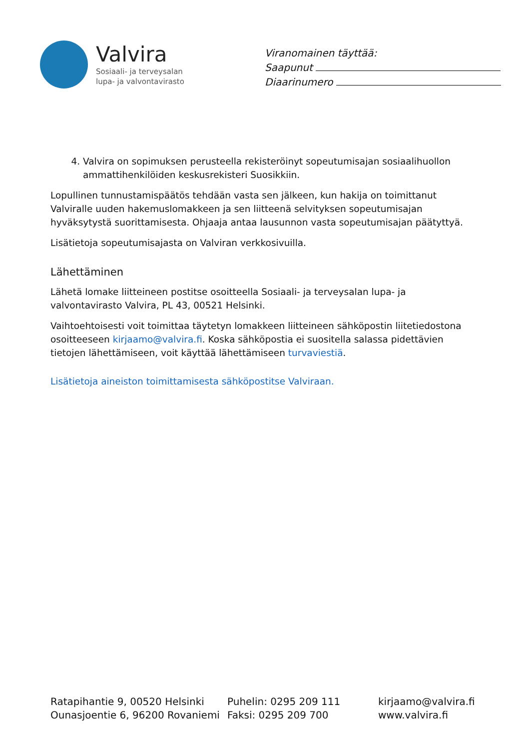Valvira
Sosiaali- ja terveysalan
lupa- ja valvontavirasto
Viranomainen täyttää:
Saapunut
Diaarinumero
4. Valvira on sopimuksen perusteella rekisteröinyt sopeutumisajan sosiaalihuollon ammattihenkilöiden keskusrekisteri Suosikkiin.
Lopullinen tunnustamispäätös tehdään vasta sen jälkeen, kun hakija on toimittanut Valviralle uuden hakemuslomakkeen ja sen liitteenä selvityksen sopeutumisajan hyväksytystä suorittamisesta. Ohjaaja antaa lausunnon vasta sopeutumisajan päätyttyä.
Lisätietoja sopeutumisajasta on Valviran verkkosivuilla.
Lähettäminen
Lähetä lomake liitteineen postitse osoitteella Sosiaali- ja terveysalan lupa- ja valvontavirasto Valvira, PL 43, 00521 Helsinki.
Vaihtoehtoisesti voit toimittaa täytetyn lomakkeen liitteineen sähköpostin liitetiedostona osoitteeseen kirjaamo@valvira.fi. Koska sähköpostia ei suositella salassa pidettävien tietojen lähettämiseen, voit käyttää lähettämiseen turvaviestiä.
Lisätietoja aineiston toimittamisesta sähköpostitse Valviraan.
Ratapihantie 9, 00520 Helsinki
Ounasjoentie 6, 96200 Rovaniemi
Puhelin: 0295 209 111
Faksi: 0295 209 700
kirjaamo@valvira.fi
www.valvira.fi